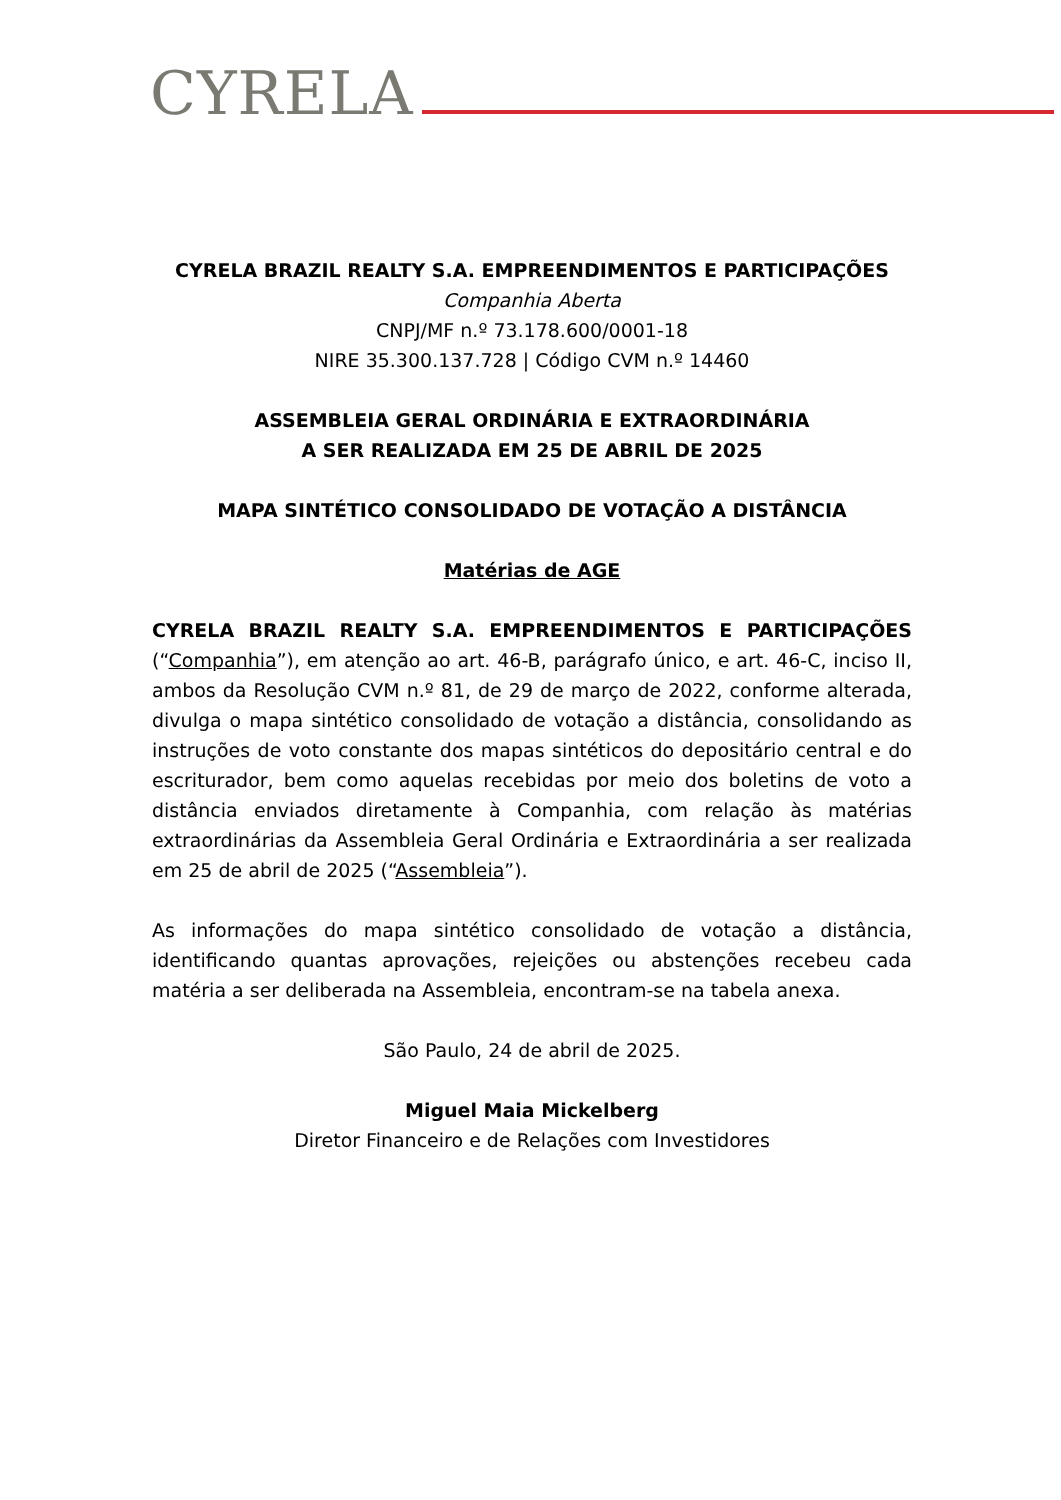CYRELA
CYRELA BRAZIL REALTY S.A. EMPREENDIMENTOS E PARTICIPAÇÕES
Companhia Aberta
CNPJ/MF n.º 73.178.600/0001-18
NIRE 35.300.137.728 | Código CVM n.º 14460
ASSEMBLEIA GERAL ORDINÁRIA E EXTRAORDINÁRIA
A SER REALIZADA EM 25 DE ABRIL DE 2025
MAPA SINTÉTICO CONSOLIDADO DE VOTAÇÃO A DISTÂNCIA
Matérias de AGE
CYRELA BRAZIL REALTY S.A. EMPREENDIMENTOS E PARTICIPAÇÕES (“Companhia”), em atenção ao art. 46-B, parágrafo único, e art. 46-C, inciso II, ambos da Resolução CVM n.º 81, de 29 de março de 2022, conforme alterada, divulga o mapa sintético consolidado de votação a distância, consolidando as instruções de voto constante dos mapas sintéticos do depositário central e do escriturador, bem como aquelas recebidas por meio dos boletins de voto a distância enviados diretamente à Companhia, com relação às matérias extraordinárias da Assembleia Geral Ordinária e Extraordinária a ser realizada em 25 de abril de 2025 (“Assembleia”).
As informações do mapa sintético consolidado de votação a distância, identificando quantas aprovações, rejeições ou abstenções recebeu cada matéria a ser deliberada na Assembleia, encontram-se na tabela anexa.
São Paulo, 24 de abril de 2025.
Miguel Maia Mickelberg
Diretor Financeiro e de Relações com Investidores